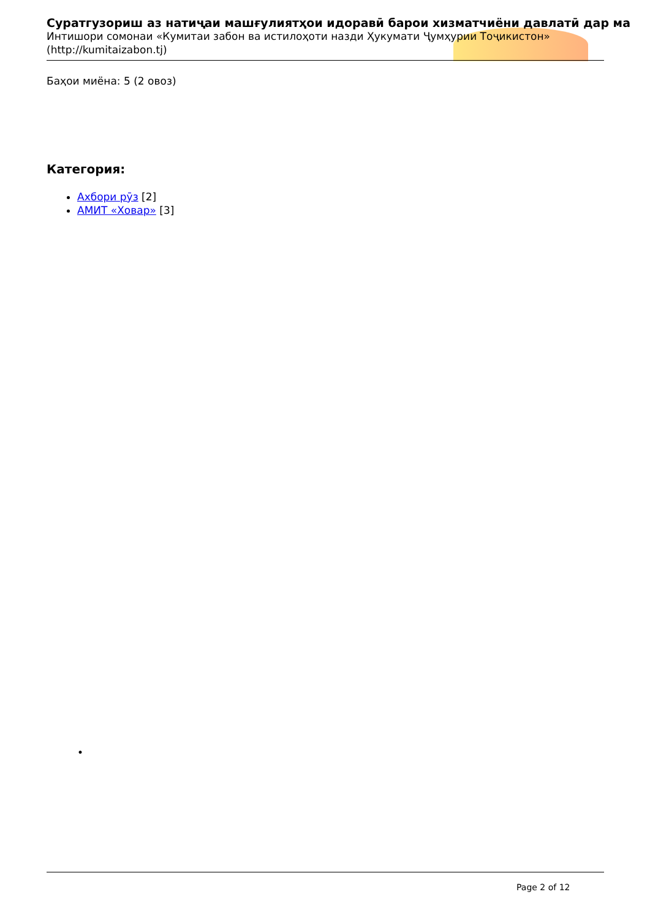Суратгузориш аз натиҷаи машғулиятҳои идоравӣ барои хизматчиёни давлатӣ дар ма
Интишори сомонаи «Кумитаи забон ва истилоҳоти назди Ҳукумати Ҷумҳурии Тоҷикистон»
(http://kumitaizabon.tj)
Баҳои миёна: 5 (2 овоз)
Категория:
Ахбори рӯз [2]
АМИТ «Ховар» [3]
•
Page 2 of 12